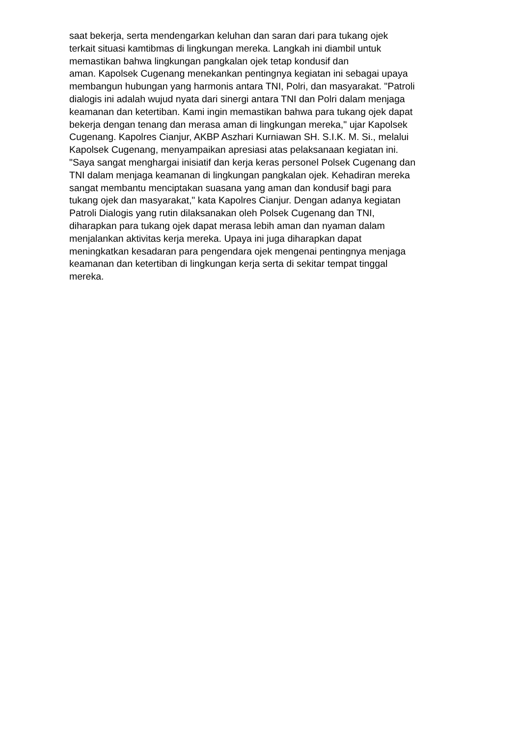saat bekerja, serta mendengarkan keluhan dan saran dari para tukang ojek
terkait situasi kamtibmas di lingkungan mereka. Langkah ini diambil untuk
memastikan bahwa lingkungan pangkalan ojek tetap kondusif dan
aman. Kapolsek Cugenang menekankan pentingnya kegiatan ini sebagai upaya
membangun hubungan yang harmonis antara TNI, Polri, dan masyarakat. "Patroli
dialogis ini adalah wujud nyata dari sinergi antara TNI dan Polri dalam menjaga
keamanan dan ketertiban. Kami ingin memastikan bahwa para tukang ojek dapat
bekerja dengan tenang dan merasa aman di lingkungan mereka," ujar Kapolsek
Cugenang. Kapolres Cianjur, AKBP Aszhari Kurniawan SH. S.I.K. M. Si., melalui
Kapolsek Cugenang, menyampaikan apresiasi atas pelaksanaan kegiatan ini.
"Saya sangat menghargai inisiatif dan kerja keras personel Polsek Cugenang dan
TNI dalam menjaga keamanan di lingkungan pangkalan ojek. Kehadiran mereka
sangat membantu menciptakan suasana yang aman dan kondusif bagi para
tukang ojek dan masyarakat," kata Kapolres Cianjur. Dengan adanya kegiatan
Patroli Dialogis yang rutin dilaksanakan oleh Polsek Cugenang dan TNI,
diharapkan para tukang ojek dapat merasa lebih aman dan nyaman dalam
menjalankan aktivitas kerja mereka. Upaya ini juga diharapkan dapat
meningkatkan kesadaran para pengendara ojek mengenai pentingnya menjaga
keamanan dan ketertiban di lingkungan kerja serta di sekitar tempat tinggal
mereka.